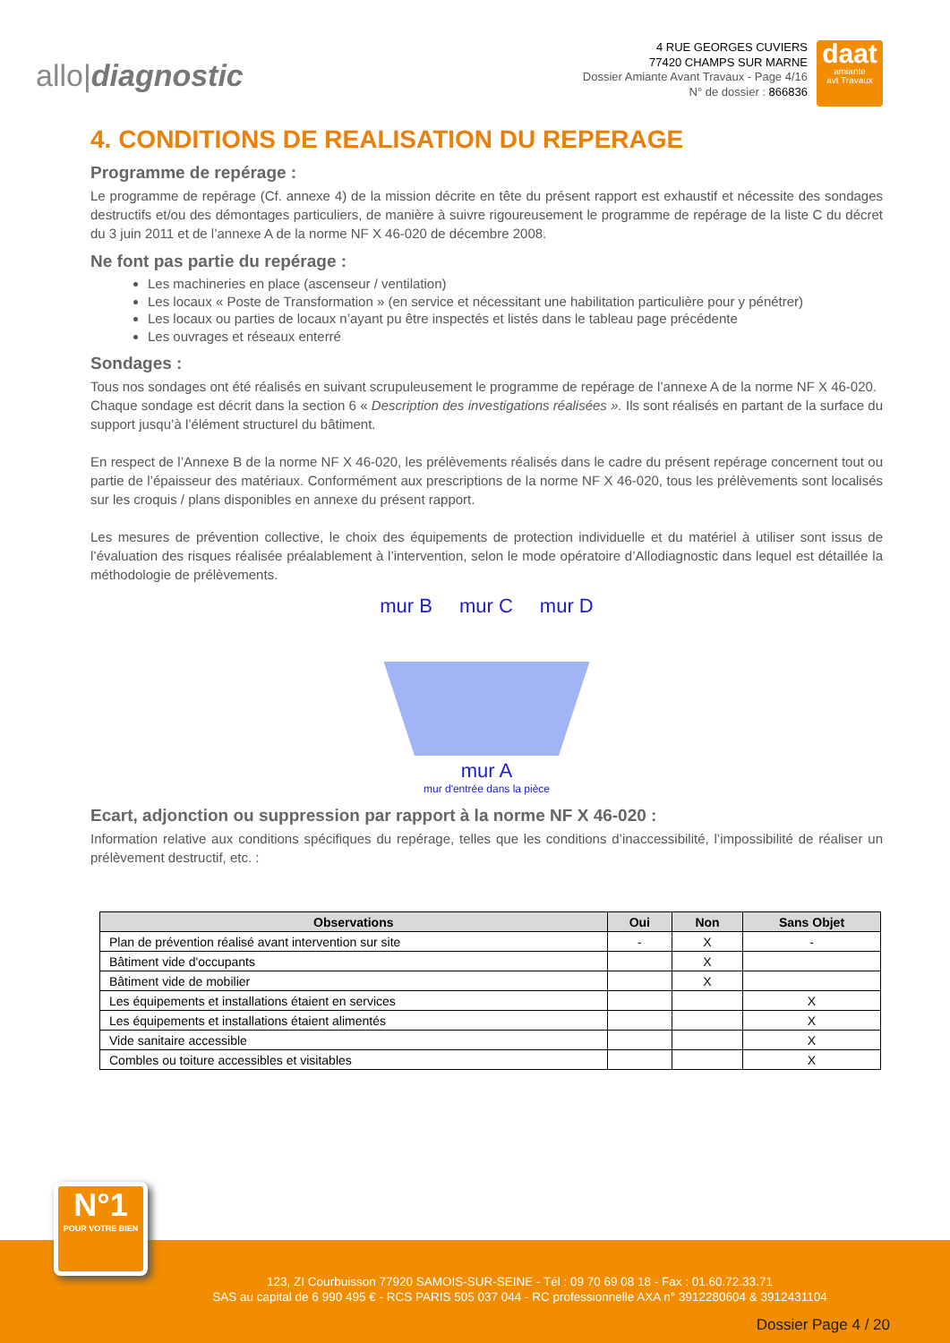allo|diagnostic
4 RUE GEORGES CUVIERS
77420 CHAMPS SUR MARNE
Dossier Amiante Avant Travaux - Page 4/16
N° de dossier : 866836
daat
amiante
avt Travaux
4. CONDITIONS DE REALISATION DU REPERAGE
Programme de repérage :
Le programme de repérage (Cf. annexe 4) de la mission décrite en tête du présent rapport est exhaustif et nécessite des sondages destructifs et/ou des démontages particuliers, de manière à suivre rigoureusement le programme de repérage de la liste C du décret du 3 juin 2011 et de l’annexe A de la norme NF X 46-020 de décembre 2008.
Ne font pas partie du repérage :
Les machineries en place (ascenseur / ventilation)
Les locaux « Poste de Transformation » (en service et nécessitant une habilitation particulière pour y pénétrer)
Les locaux ou parties de locaux n’ayant pu être inspectés et listés dans le tableau page précédente
Les ouvrages et réseaux enterré
Sondages :
Tous nos sondages ont été réalisés en suivant scrupuleusement le programme de repérage de l’annexe A de la norme NF X 46-020.
Chaque sondage est décrit dans la section 6 « Description des investigations réalisées ». Ils sont réalisés en partant de la surface du support jusqu’à l’élément structurel du bâtiment.
En respect de l’Annexe B de la norme NF X 46-020, les prélèvements réalisés dans le cadre du présent repérage concernent tout ou partie de l’épaisseur des matériaux. Conformément aux prescriptions de la norme NF X 46-020, tous les prélèvements sont localisés sur les croquis / plans disponibles en annexe du présent rapport.
Les mesures de prévention collective, le choix des équipements de protection individuelle et du matériel à utiliser sont issus de l’évaluation des risques réalisée préalablement à l’intervention, selon le mode opératoire d’Allodiagnostic dans lequel est détaillée la méthodologie de prélèvements.
mur B mur C mur D
mur A
mur d'entrée dans la pièce
Ecart, adjonction ou suppression par rapport à la norme NF X 46-020 :
Information relative aux conditions spécifiques du repérage, telles que les conditions d’inaccessibilité, l’impossibilité de réaliser un prélèvement destructif, etc. :
| Observations | Oui | Non | Sans Objet |
| --- | --- | --- | --- |
| Plan de prévention réalisé avant intervention sur site | - | X | - |
| Bâtiment vide d'occupants | | X | |
| Bâtiment vide de mobilier | | X | |
| Les équipements et installations étaient en services | | | X |
| Les équipements et installations étaient alimentés | | | X |
| Vide sanitaire accessible | | | X |
| Combles ou toiture accessibles et visitables | | | X |
N°1
POUR VOTRE BIEN
123, ZI Courbuisson 77920 SAMOIS-SUR-SEINE - Tél : 09 70 69 08 18 - Fax : 01.60.72.33.71
SAS au capital de 6 990 495 € - RCS PARIS 505 037 044 - RC professionnelle AXA n° 3912280604 & 3912431104
Dossier Page 4 / 20